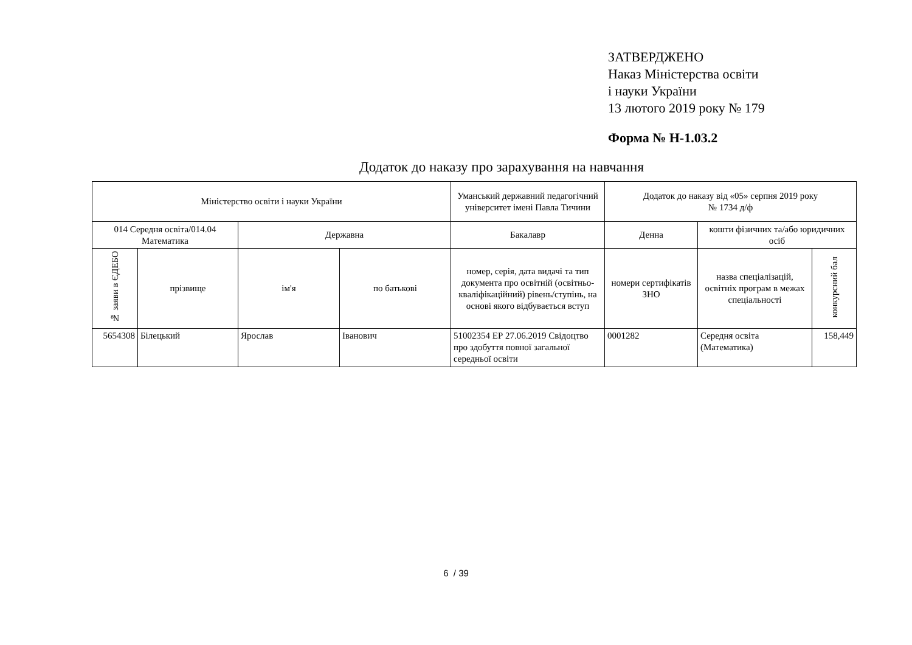ЗАТВЕРДЖЕНО
Наказ Міністерства освіти
і науки України
13 лютого 2019 року № 179
Форма № Н-1.03.2
Додаток до наказу про зарахування на навчання
| Міністерство освіти і науки України | | | | Уманський державний педагогічний університет імені Павла Тичини | Додаток до наказу від «05» серпня 2019 року № 1734 д/ф | | |
| 014 Середня освіта/014.04 Математика | | Державна | | Бакалавр | Денна | кошти фізичних та/або юридичних осіб | |
| № заяви в ЄДЕБО | прізвище | ім'я | по батькові | номер, серія, дата видачі та тип документа про освітній (освітньо-кваліфікаційний) рівень/ступінь, на основі якого відбувається вступ | номери сертифікатів ЗНО | назва спеціалізацій, освітніх програм в межах спеціальності | конкурсний бал |
| 5654308 | Білецький | Ярослав | Іванович | 51002354 ЕР 27.06.2019 Свідоцтво про здобуття повної загальної середньої освіти | 0001282 | Середня освіта (Математика) | 158,449 |
6 / 39